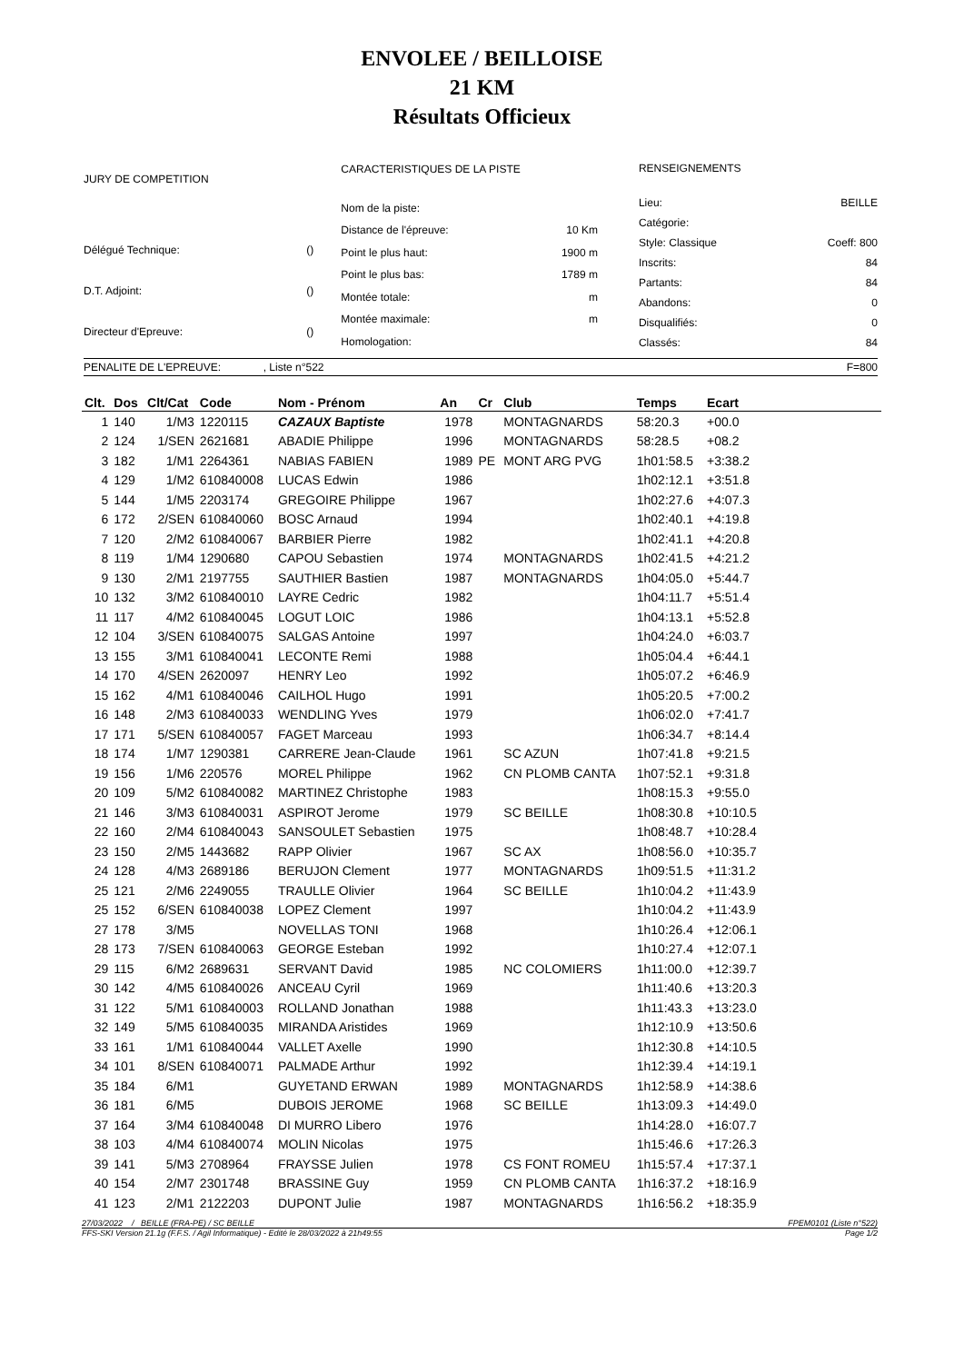ENVOLEE / BEILLOISE
21 KM
Résultats Officieux
| JURY DE COMPETITION | |
| Délégué Technique: | () |
| D.T. Adjoint: | () |
| Directeur d'Epreuve: | () |
| CARACTERISTIQUES DE LA PISTE | |
| Nom de la piste: | |
| Distance de l'épreuve: | 10 Km |
| Point le plus haut: | 1900 m |
| Point le plus bas: | 1789 m |
| Montée totale: | m |
| Montée maximale: | m |
| Homologation: | |
| RENSEIGNEMENTS | |
| Lieu: | BEILLE |
| Catégorie: | |
| Style: Classique | Coeff: 800 |
| Inscrits: | 84 |
| Partants: | 84 |
| Abandons: | 0 |
| Disqualifiés: | 0 |
| Classés: | 84 |
PENALITE DE L'EPREUVE: , Liste n°522 F=800
| Clt. | Dos | Clt/Cat | Code | Nom - Prénom | An | Cr | Club | Temps | Ecart | |
| --- | --- | --- | --- | --- | --- | --- | --- | --- | --- | --- |
| 1 | 140 | 1/M3 | 1220115 | CAZAUX Baptiste | 1978 | | MONTAGNARDS | 58:20.3 | +00.0 | |
| 2 | 124 | 1/SEN | 2621681 | ABADIE Philippe | 1996 | | MONTAGNARDS | 58:28.5 | +08.2 | |
| 3 | 182 | 1/M1 | 2264361 | NABIAS FABIEN | 1989 | PE | MONT ARG PVG | 1h01:58.5 | +3:38.2 | |
| 4 | 129 | 1/M2 | 610840008 | LUCAS Edwin | 1986 | | | 1h02:12.1 | +3:51.8 | |
| 5 | 144 | 1/M5 | 2203174 | GREGOIRE Philippe | 1967 | | | 1h02:27.6 | +4:07.3 | |
| 6 | 172 | 2/SEN | 610840060 | BOSC Arnaud | 1994 | | | 1h02:40.1 | +4:19.8 | |
| 7 | 120 | 2/M2 | 610840067 | BARBIER Pierre | 1982 | | | 1h02:41.1 | +4:20.8 | |
| 8 | 119 | 1/M4 | 1290680 | CAPOU Sebastien | 1974 | | MONTAGNARDS | 1h02:41.5 | +4:21.2 | |
| 9 | 130 | 2/M1 | 2197755 | SAUTHIER Bastien | 1987 | | MONTAGNARDS | 1h04:05.0 | +5:44.7 | |
| 10 | 132 | 3/M2 | 610840010 | LAYRE Cedric | 1982 | | | 1h04:11.7 | +5:51.4 | |
| 11 | 117 | 4/M2 | 610840045 | LOGUT LOIC | 1986 | | | 1h04:13.1 | +5:52.8 | |
| 12 | 104 | 3/SEN | 610840075 | SALGAS Antoine | 1997 | | | 1h04:24.0 | +6:03.7 | |
| 13 | 155 | 3/M1 | 610840041 | LECONTE Remi | 1988 | | | 1h05:04.4 | +6:44.1 | |
| 14 | 170 | 4/SEN | 2620097 | HENRY Leo | 1992 | | | 1h05:07.2 | +6:46.9 | |
| 15 | 162 | 4/M1 | 610840046 | CAILHOL Hugo | 1991 | | | 1h05:20.5 | +7:00.2 | |
| 16 | 148 | 2/M3 | 610840033 | WENDLING Yves | 1979 | | | 1h06:02.0 | +7:41.7 | |
| 17 | 171 | 5/SEN | 610840057 | FAGET Marceau | 1993 | | | 1h06:34.7 | +8:14.4 | |
| 18 | 174 | 1/M7 | 1290381 | CARRERE Jean-Claude | 1961 | | SC AZUN | 1h07:41.8 | +9:21.5 | |
| 19 | 156 | 1/M6 | 220576 | MOREL Philippe | 1962 | | CN PLOMB CANTA | 1h07:52.1 | +9:31.8 | |
| 20 | 109 | 5/M2 | 610840082 | MARTINEZ Christophe | 1983 | | | 1h08:15.3 | +9:55.0 | |
| 21 | 146 | 3/M3 | 610840031 | ASPIROT Jerome | 1979 | | SC BEILLE | 1h08:30.8 | +10:10.5 | |
| 22 | 160 | 2/M4 | 610840043 | SANSOULET Sebastien | 1975 | | | 1h08:48.7 | +10:28.4 | |
| 23 | 150 | 2/M5 | 1443682 | RAPP Olivier | 1967 | | SC AX | 1h08:56.0 | +10:35.7 | |
| 24 | 128 | 4/M3 | 2689186 | BERUJON Clement | 1977 | | MONTAGNARDS | 1h09:51.5 | +11:31.2 | |
| 25 | 121 | 2/M6 | 2249055 | TRAULLE Olivier | 1964 | | SC BEILLE | 1h10:04.2 | +11:43.9 | |
| 25 | 152 | 6/SEN | 610840038 | LOPEZ Clement | 1997 | | | 1h10:04.2 | +11:43.9 | |
| 27 | 178 | 3/M5 | | NOVELLAS TONI | 1968 | | | 1h10:26.4 | +12:06.1 | |
| 28 | 173 | 7/SEN | 610840063 | GEORGE Esteban | 1992 | | | 1h10:27.4 | +12:07.1 | |
| 29 | 115 | 6/M2 | 2689631 | SERVANT David | 1985 | | NC COLOMIERS | 1h11:00.0 | +12:39.7 | |
| 30 | 142 | 4/M5 | 610840026 | ANCEAU Cyril | 1969 | | | 1h11:40.6 | +13:20.3 | |
| 31 | 122 | 5/M1 | 610840003 | ROLLAND Jonathan | 1988 | | | 1h11:43.3 | +13:23.0 | |
| 32 | 149 | 5/M5 | 610840035 | MIRANDA Aristides | 1969 | | | 1h12:10.9 | +13:50.6 | |
| 33 | 161 | 1/M1 | 610840044 | VALLET Axelle | 1990 | | | 1h12:30.8 | +14:10.5 | |
| 34 | 101 | 8/SEN | 610840071 | PALMADE Arthur | 1992 | | | 1h12:39.4 | +14:19.1 | |
| 35 | 184 | 6/M1 | | GUYETAND ERWAN | 1989 | | MONTAGNARDS | 1h12:58.9 | +14:38.6 | |
| 36 | 181 | 6/M5 | | DUBOIS JEROME | 1968 | | SC BEILLE | 1h13:09.3 | +14:49.0 | |
| 37 | 164 | 3/M4 | 610840048 | DI MURRO Libero | 1976 | | | 1h14:28.0 | +16:07.7 | |
| 38 | 103 | 4/M4 | 610840074 | MOLIN Nicolas | 1975 | | | 1h15:46.6 | +17:26.3 | |
| 39 | 141 | 5/M3 | 2708964 | FRAYSSE Julien | 1978 | | CS FONT ROMEU | 1h15:57.4 | +17:37.1 | |
| 40 | 154 | 2/M7 | 2301748 | BRASSINE Guy | 1959 | | CN PLOMB CANTA | 1h16:37.2 | +18:16.9 | |
| 41 | 123 | 2/M1 | 2122203 | DUPONT Julie | 1987 | | MONTAGNARDS | 1h16:56.2 | +18:35.9 | |
27/03/2022 / BEILLE (FRA-PE) / SC BEILLE FPEM0101 (Liste n°522)
FFS-SKI Version 21.1g (F.F.S. / Agil Informatique) - Edité le 28/03/2022 à 21h49:55 Page 1/2